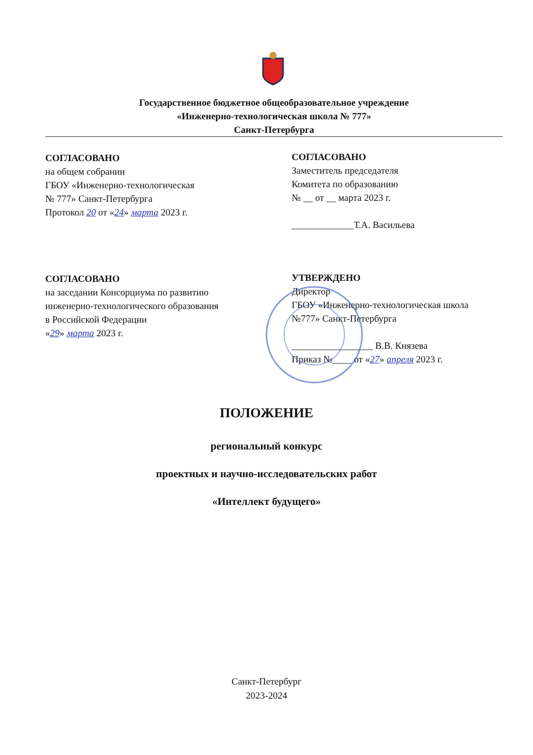Государственное бюджетное общеобразовательное учреждение
«Инженерно-технологическая школа № 777»
Санкт-Петербурга
СОГЛАСОВАНО
на общем собрании
ГБОУ «Инженерно-технологическая
№ 777» Санкт-Петербурга
Протокол 20 от «24» марта 2023 г.
СОГЛАСОВАНО
Заместитель председателя
Комитета по образованию
№ __ от __ марта 2023 г.
_____________Т.А. Васильева
СОГЛАСОВАНО
на заседании Консорциума по развитию
инженерно-технологического образования
в Российской Федерации
«29» марта 2023 г.
УТВЕРЖДЕНО
Директор
ГБОУ «Инженерно-технологическая школа
№777» Санкт-Петербурга
_________________ В.В. Князева
Приказ №____ от «27» апреля 2023 г.
ПОЛОЖЕНИЕ
региональный конкурс
проектных и научно-исследовательских работ
«Интеллект будущего»
Санкт-Петербург
2023-2024